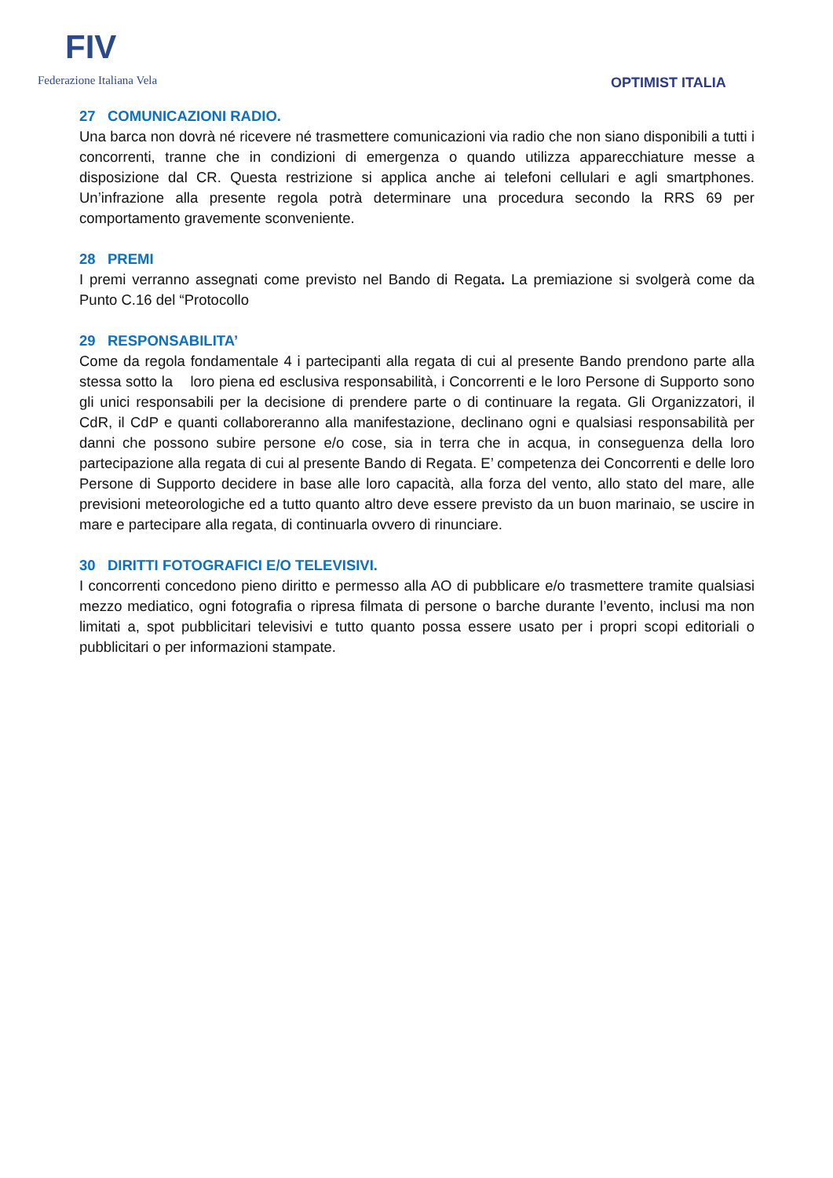FIV
Federazione Italiana Vela
OPTIMIST ITALIA
27 COMUNICAZIONI RADIO.
Una barca non dovrà né ricevere né trasmettere comunicazioni via radio che non siano disponibili a tutti i concorrenti, tranne che in condizioni di emergenza o quando utilizza apparecchiature messe a disposizione dal CR. Questa restrizione si applica anche ai telefoni cellulari e agli smartphones. Un’infrazione alla presente regola potrà determinare una procedura secondo la RRS 69 per comportamento gravemente sconveniente.
28 PREMI
I premi verranno assegnati come previsto nel Bando di Regata. La premiazione si svolgerà come da Punto C.16 del “Protocollo
29 RESPONSABILITA’
Come da regola fondamentale 4 i partecipanti alla regata di cui al presente Bando prendono parte alla stessa sotto la loro piena ed esclusiva responsabilità, i Concorrenti e le loro Persone di Supporto sono gli unici responsabili per la decisione di prendere parte o di continuare la regata. Gli Organizzatori, il CdR, il CdP e quanti collaboreranno alla manifestazione, declinano ogni e qualsiasi responsabilità per danni che possono subire persone e/o cose, sia in terra che in acqua, in conseguenza della loro partecipazione alla regata di cui al presente Bando di Regata. E’ competenza dei Concorrenti e delle loro Persone di Supporto decidere in base alle loro capacità, alla forza del vento, allo stato del mare, alle previsioni meteorologiche ed a tutto quanto altro deve essere previsto da un buon marinaio, se uscire in mare e partecipare alla regata, di continuarla ovvero di rinunciare.
30 DIRITTI FOTOGRAFICI E/O TELEVISIVI.
I concorrenti concedono pieno diritto e permesso alla AO di pubblicare e/o trasmettere tramite qualsiasi mezzo mediatico, ogni fotografia o ripresa filmata di persone o barche durante l’evento, inclusi ma non limitati a, spot pubblicitari televisivi e tutto quanto possa essere usato per i propri scopi editoriali o pubblicitari o per informazioni stampate.